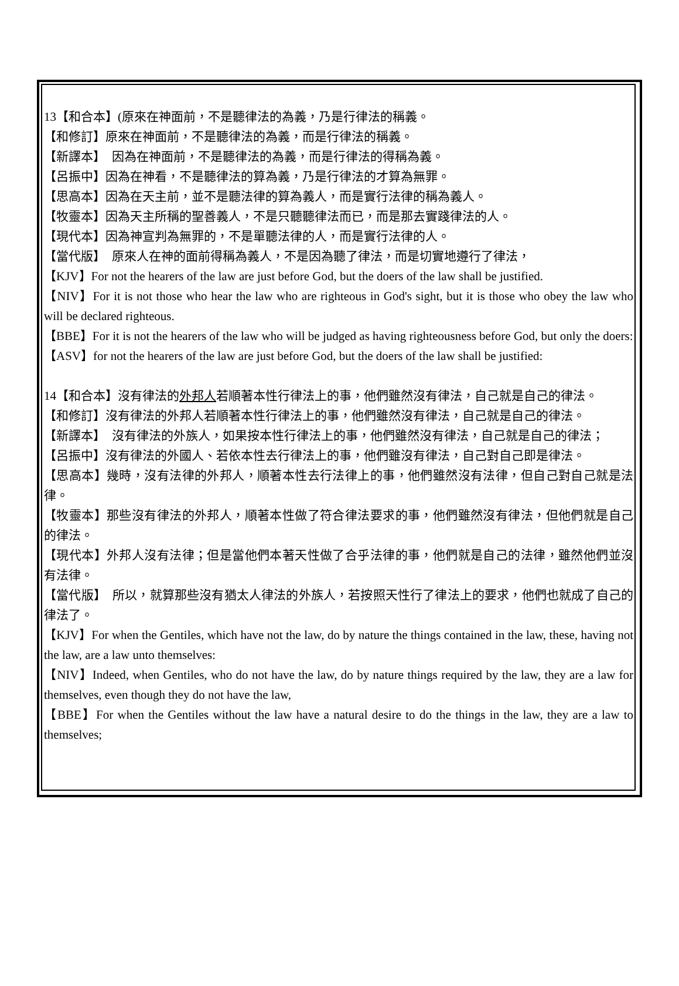13【和合本】(原來在神面前，不是聽律法的為義，乃是行律法的稱義。
【和修訂】原來在神面前，不是聽律法的為義，而是行律法的稱義。
【新譯本】　因為在神面前，不是聽律法的為義，而是行律法的得稱為義。
【呂振中】因為在神看，不是聽律法的算為義，乃是行律法的才算為無罪。
【思高本】因為在天主前，並不是聽法律的算為義人，而是實行法律的稱為義人。
【牧靈本】因為天主所稱的聖善義人，不是只聽聽律法而已，而是那去實踐律法的人。
【現代本】因為神宣判為無罪的，不是單聽法律的人，而是實行法律的人。
【當代版】　原來人在神的面前得稱為義人，不是因為聽了律法，而是切實地遵行了律法，
【KJV】For not the hearers of the law are just before God, but the doers of the law shall be justified.
【NIV】For it is not those who hear the law who are righteous in God's sight, but it is those who obey the law who will be declared righteous.
【BBE】For it is not the hearers of the law who will be judged as having righteousness before God, but only the doers:
【ASV】for not the hearers of the law are just before God, but the doers of the law shall be justified:
14【和合本】沒有律法的外邦人若順著本性行律法上的事，他們雖然沒有律法，自己就是自己的律法。
【和修訂】沒有律法的外邦人若順著本性行律法上的事，他們雖然沒有律法，自己就是自己的律法。
【新譯本】　沒有律法的外族人，如果按本性行律法上的事，他們雖然沒有律法，自己就是自己的律法；
【呂振中】沒有律法的外國人、若依本性去行律法上的事，他們雖沒有律法，自己對自己即是律法。
【思高本】幾時，沒有法律的外邦人，順著本性去行法律上的事，他們雖然沒有法律，但自己對自己就是法律。
【牧靈本】那些沒有律法的外邦人，順著本性做了符合律法要求的事，他們雖然沒有律法，但他們就是自己的律法。
【現代本】外邦人沒有法律；但是當他們本著天性做了合乎法律的事，他們就是自己的法律，雖然他們並沒有法律。
【當代版】　所以，就算那些沒有猶太人律法的外族人，若按照天性行了律法上的要求，他們也就成了自己的律法了。
【KJV】For when the Gentiles, which have not the law, do by nature the things contained in the law, these, having not the law, are a law unto themselves:
【NIV】Indeed, when Gentiles, who do not have the law, do by nature things required by the law, they are a law for themselves, even though they do not have the law,
【BBE】For when the Gentiles without the law have a natural desire to do the things in the law, they are a law to themselves;